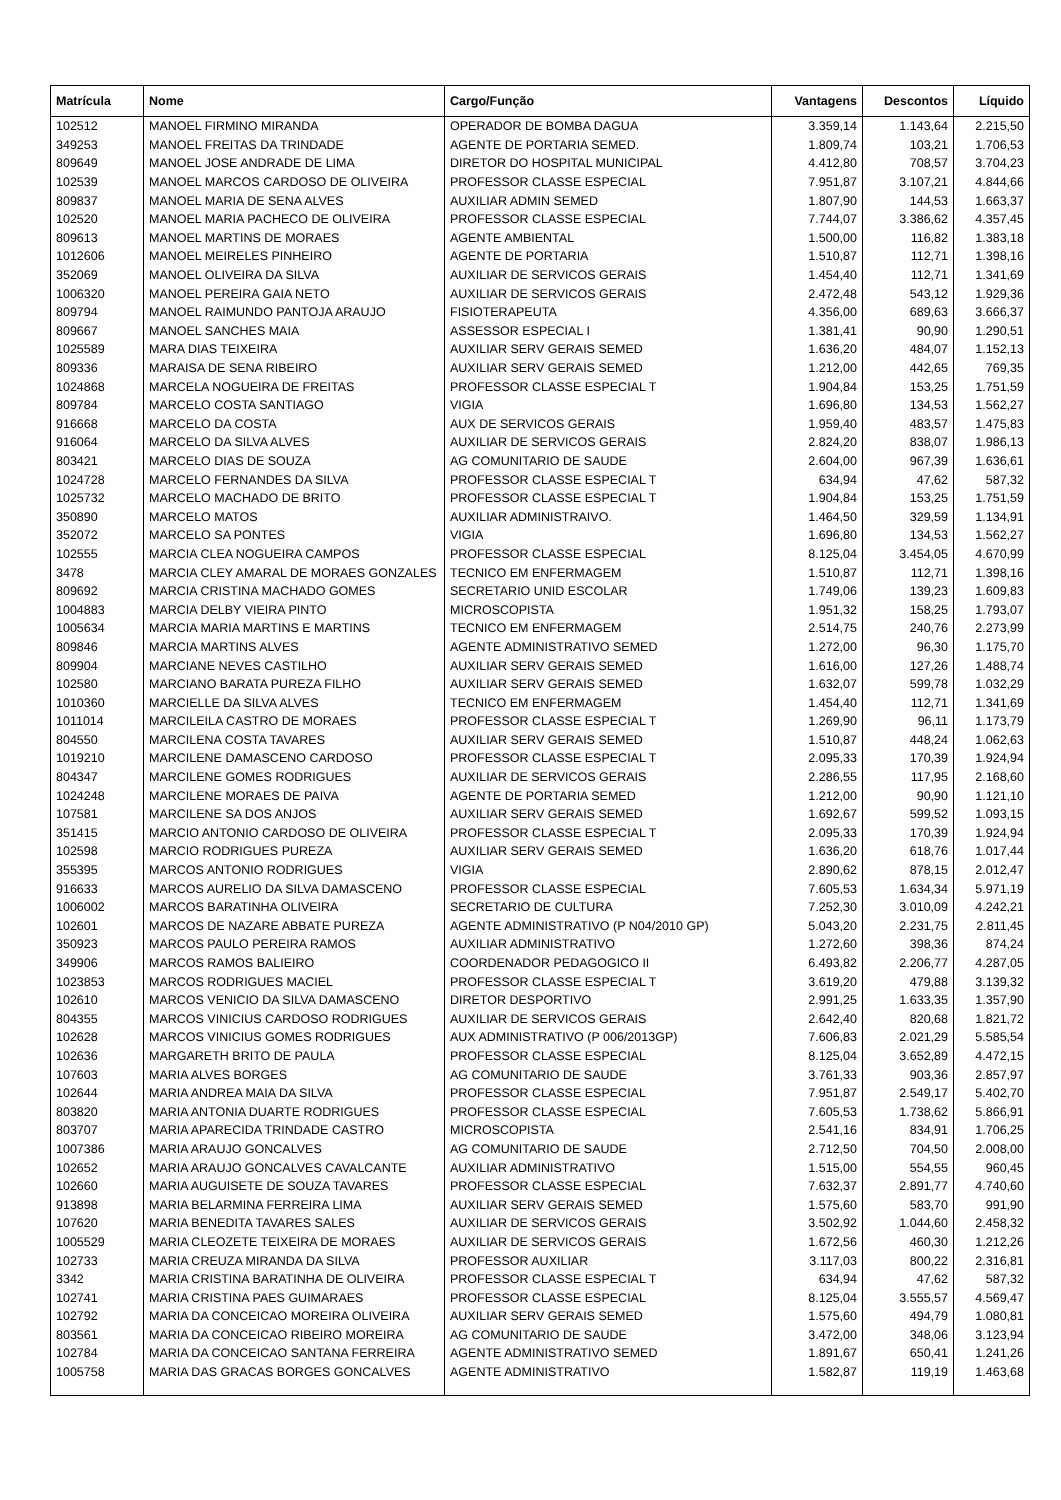| Matrícula | Nome | Cargo/Função | Vantagens | Descontos | Líquido |
| --- | --- | --- | --- | --- | --- |
| 102512 | MANOEL FIRMINO MIRANDA | OPERADOR DE BOMBA DAGUA | 3.359,14 | 1.143,64 | 2.215,50 |
| 349253 | MANOEL FREITAS DA TRINDADE | AGENTE DE PORTARIA SEMED. | 1.809,74 | 103,21 | 1.706,53 |
| 809649 | MANOEL JOSE ANDRADE DE LIMA | DIRETOR DO HOSPITAL MUNICIPAL | 4.412,80 | 708,57 | 3.704,23 |
| 102539 | MANOEL MARCOS CARDOSO DE OLIVEIRA | PROFESSOR CLASSE ESPECIAL | 7.951,87 | 3.107,21 | 4.844,66 |
| 809837 | MANOEL MARIA DE SENA ALVES | AUXILIAR ADMIN SEMED | 1.807,90 | 144,53 | 1.663,37 |
| 102520 | MANOEL MARIA PACHECO DE OLIVEIRA | PROFESSOR CLASSE ESPECIAL | 7.744,07 | 3.386,62 | 4.357,45 |
| 809613 | MANOEL MARTINS DE MORAES | AGENTE AMBIENTAL | 1.500,00 | 116,82 | 1.383,18 |
| 1012606 | MANOEL MEIRELES PINHEIRO | AGENTE DE PORTARIA | 1.510,87 | 112,71 | 1.398,16 |
| 352069 | MANOEL OLIVEIRA DA SILVA | AUXILIAR DE SERVICOS GERAIS | 1.454,40 | 112,71 | 1.341,69 |
| 1006320 | MANOEL PEREIRA GAIA NETO | AUXILIAR DE SERVICOS GERAIS | 2.472,48 | 543,12 | 1.929,36 |
| 809794 | MANOEL RAIMUNDO PANTOJA ARAUJO | FISIOTERAPEUTA | 4.356,00 | 689,63 | 3.666,37 |
| 809667 | MANOEL SANCHES MAIA | ASSESSOR ESPECIAL I | 1.381,41 | 90,90 | 1.290,51 |
| 1025589 | MARA DIAS TEIXEIRA | AUXILIAR SERV GERAIS SEMED | 1.636,20 | 484,07 | 1.152,13 |
| 809336 | MARAISA DE SENA RIBEIRO | AUXILIAR SERV GERAIS SEMED | 1.212,00 | 442,65 | 769,35 |
| 1024868 | MARCELA NOGUEIRA DE FREITAS | PROFESSOR CLASSE ESPECIAL T | 1.904,84 | 153,25 | 1.751,59 |
| 809784 | MARCELO COSTA SANTIAGO | VIGIA | 1.696,80 | 134,53 | 1.562,27 |
| 916668 | MARCELO DA COSTA | AUX DE SERVICOS GERAIS | 1.959,40 | 483,57 | 1.475,83 |
| 916064 | MARCELO DA SILVA ALVES | AUXILIAR DE SERVICOS GERAIS | 2.824,20 | 838,07 | 1.986,13 |
| 803421 | MARCELO DIAS DE SOUZA | AG COMUNITARIO DE SAUDE | 2.604,00 | 967,39 | 1.636,61 |
| 1024728 | MARCELO FERNANDES DA SILVA | PROFESSOR CLASSE ESPECIAL T | 634,94 | 47,62 | 587,32 |
| 1025732 | MARCELO MACHADO DE BRITO | PROFESSOR CLASSE ESPECIAL T | 1.904,84 | 153,25 | 1.751,59 |
| 350890 | MARCELO MATOS | AUXILIAR ADMINISTRAIVO. | 1.464,50 | 329,59 | 1.134,91 |
| 352072 | MARCELO SA PONTES | VIGIA | 1.696,80 | 134,53 | 1.562,27 |
| 102555 | MARCIA CLEA NOGUEIRA CAMPOS | PROFESSOR CLASSE ESPECIAL | 8.125,04 | 3.454,05 | 4.670,99 |
| 3478 | MARCIA CLEY AMARAL DE MORAES GONZALES | TECNICO EM ENFERMAGEM | 1.510,87 | 112,71 | 1.398,16 |
| 809692 | MARCIA CRISTINA MACHADO GOMES | SECRETARIO UNID ESCOLAR | 1.749,06 | 139,23 | 1.609,83 |
| 1004883 | MARCIA DELBY VIEIRA PINTO | MICROSCOPISTA | 1.951,32 | 158,25 | 1.793,07 |
| 1005634 | MARCIA MARIA MARTINS E MARTINS | TECNICO EM ENFERMAGEM | 2.514,75 | 240,76 | 2.273,99 |
| 809846 | MARCIA MARTINS ALVES | AGENTE ADMINISTRATIVO SEMED | 1.272,00 | 96,30 | 1.175,70 |
| 809904 | MARCIANE NEVES CASTILHO | AUXILIAR SERV GERAIS SEMED | 1.616,00 | 127,26 | 1.488,74 |
| 102580 | MARCIANO BARATA PUREZA FILHO | AUXILIAR SERV GERAIS SEMED | 1.632,07 | 599,78 | 1.032,29 |
| 1010360 | MARCIELLE DA SILVA ALVES | TECNICO EM ENFERMAGEM | 1.454,40 | 112,71 | 1.341,69 |
| 1011014 | MARCILEILA CASTRO DE MORAES | PROFESSOR CLASSE ESPECIAL T | 1.269,90 | 96,11 | 1.173,79 |
| 804550 | MARCILENA COSTA TAVARES | AUXILIAR SERV GERAIS SEMED | 1.510,87 | 448,24 | 1.062,63 |
| 1019210 | MARCILENE DAMASCENO CARDOSO | PROFESSOR CLASSE ESPECIAL T | 2.095,33 | 170,39 | 1.924,94 |
| 804347 | MARCILENE GOMES RODRIGUES | AUXILIAR DE SERVICOS GERAIS | 2.286,55 | 117,95 | 2.168,60 |
| 1024248 | MARCILENE MORAES DE PAIVA | AGENTE DE PORTARIA SEMED | 1.212,00 | 90,90 | 1.121,10 |
| 107581 | MARCILENE SA DOS ANJOS | AUXILIAR SERV GERAIS SEMED | 1.692,67 | 599,52 | 1.093,15 |
| 351415 | MARCIO ANTONIO CARDOSO DE OLIVEIRA | PROFESSOR CLASSE ESPECIAL T | 2.095,33 | 170,39 | 1.924,94 |
| 102598 | MARCIO RODRIGUES PUREZA | AUXILIAR SERV GERAIS SEMED | 1.636,20 | 618,76 | 1.017,44 |
| 355395 | MARCOS ANTONIO RODRIGUES | VIGIA | 2.890,62 | 878,15 | 2.012,47 |
| 916633 | MARCOS AURELIO DA SILVA DAMASCENO | PROFESSOR CLASSE ESPECIAL | 7.605,53 | 1.634,34 | 5.971,19 |
| 1006002 | MARCOS BARATINHA OLIVEIRA | SECRETARIO DE CULTURA | 7.252,30 | 3.010,09 | 4.242,21 |
| 102601 | MARCOS DE NAZARE ABBATE PUREZA | AGENTE ADMINISTRATIVO (P N04/2010 GP) | 5.043,20 | 2.231,75 | 2.811,45 |
| 350923 | MARCOS PAULO PEREIRA RAMOS | AUXILIAR ADMINISTRATIVO | 1.272,60 | 398,36 | 874,24 |
| 349906 | MARCOS RAMOS BALIEIRO | COORDENADOR PEDAGOGICO II | 6.493,82 | 2.206,77 | 4.287,05 |
| 1023853 | MARCOS RODRIGUES MACIEL | PROFESSOR CLASSE ESPECIAL T | 3.619,20 | 479,88 | 3.139,32 |
| 102610 | MARCOS VENICIO DA SILVA DAMASCENO | DIRETOR DESPORTIVO | 2.991,25 | 1.633,35 | 1.357,90 |
| 804355 | MARCOS VINICIUS CARDOSO RODRIGUES | AUXILIAR DE SERVICOS GERAIS | 2.642,40 | 820,68 | 1.821,72 |
| 102628 | MARCOS VINICIUS GOMES RODRIGUES | AUX ADMINISTRATIVO (P 006/2013GP) | 7.606,83 | 2.021,29 | 5.585,54 |
| 102636 | MARGARETH BRITO DE PAULA | PROFESSOR CLASSE ESPECIAL | 8.125,04 | 3.652,89 | 4.472,15 |
| 107603 | MARIA ALVES BORGES | AG COMUNITARIO DE SAUDE | 3.761,33 | 903,36 | 2.857,97 |
| 102644 | MARIA ANDREA MAIA DA SILVA | PROFESSOR CLASSE ESPECIAL | 7.951,87 | 2.549,17 | 5.402,70 |
| 803820 | MARIA ANTONIA DUARTE RODRIGUES | PROFESSOR CLASSE ESPECIAL | 7.605,53 | 1.738,62 | 5.866,91 |
| 803707 | MARIA APARECIDA TRINDADE CASTRO | MICROSCOPISTA | 2.541,16 | 834,91 | 1.706,25 |
| 1007386 | MARIA ARAUJO GONCALVES | AG COMUNITARIO DE SAUDE | 2.712,50 | 704,50 | 2.008,00 |
| 102652 | MARIA ARAUJO GONCALVES CAVALCANTE | AUXILIAR ADMINISTRATIVO | 1.515,00 | 554,55 | 960,45 |
| 102660 | MARIA AUGUISETE DE SOUZA TAVARES | PROFESSOR CLASSE ESPECIAL | 7.632,37 | 2.891,77 | 4.740,60 |
| 913898 | MARIA BELARMINA FERREIRA LIMA | AUXILIAR SERV GERAIS SEMED | 1.575,60 | 583,70 | 991,90 |
| 107620 | MARIA BENEDITA TAVARES SALES | AUXILIAR DE SERVICOS GERAIS | 3.502,92 | 1.044,60 | 2.458,32 |
| 1005529 | MARIA CLEOZETE TEIXEIRA DE MORAES | AUXILIAR DE SERVICOS GERAIS | 1.672,56 | 460,30 | 1.212,26 |
| 102733 | MARIA CREUZA MIRANDA DA SILVA | PROFESSOR AUXILIAR | 3.117,03 | 800,22 | 2.316,81 |
| 3342 | MARIA CRISTINA BARATINHA DE OLIVEIRA | PROFESSOR CLASSE ESPECIAL T | 634,94 | 47,62 | 587,32 |
| 102741 | MARIA CRISTINA PAES GUIMARAES | PROFESSOR CLASSE ESPECIAL | 8.125,04 | 3.555,57 | 4.569,47 |
| 102792 | MARIA DA CONCEICAO MOREIRA OLIVEIRA | AUXILIAR SERV GERAIS SEMED | 1.575,60 | 494,79 | 1.080,81 |
| 803561 | MARIA DA CONCEICAO RIBEIRO MOREIRA | AG COMUNITARIO DE SAUDE | 3.472,00 | 348,06 | 3.123,94 |
| 102784 | MARIA DA CONCEICAO SANTANA FERREIRA | AGENTE ADMINISTRATIVO SEMED | 1.891,67 | 650,41 | 1.241,26 |
| 1005758 | MARIA DAS GRACAS BORGES GONCALVES | AGENTE ADMINISTRATIVO | 1.582,87 | 119,19 | 1.463,68 |